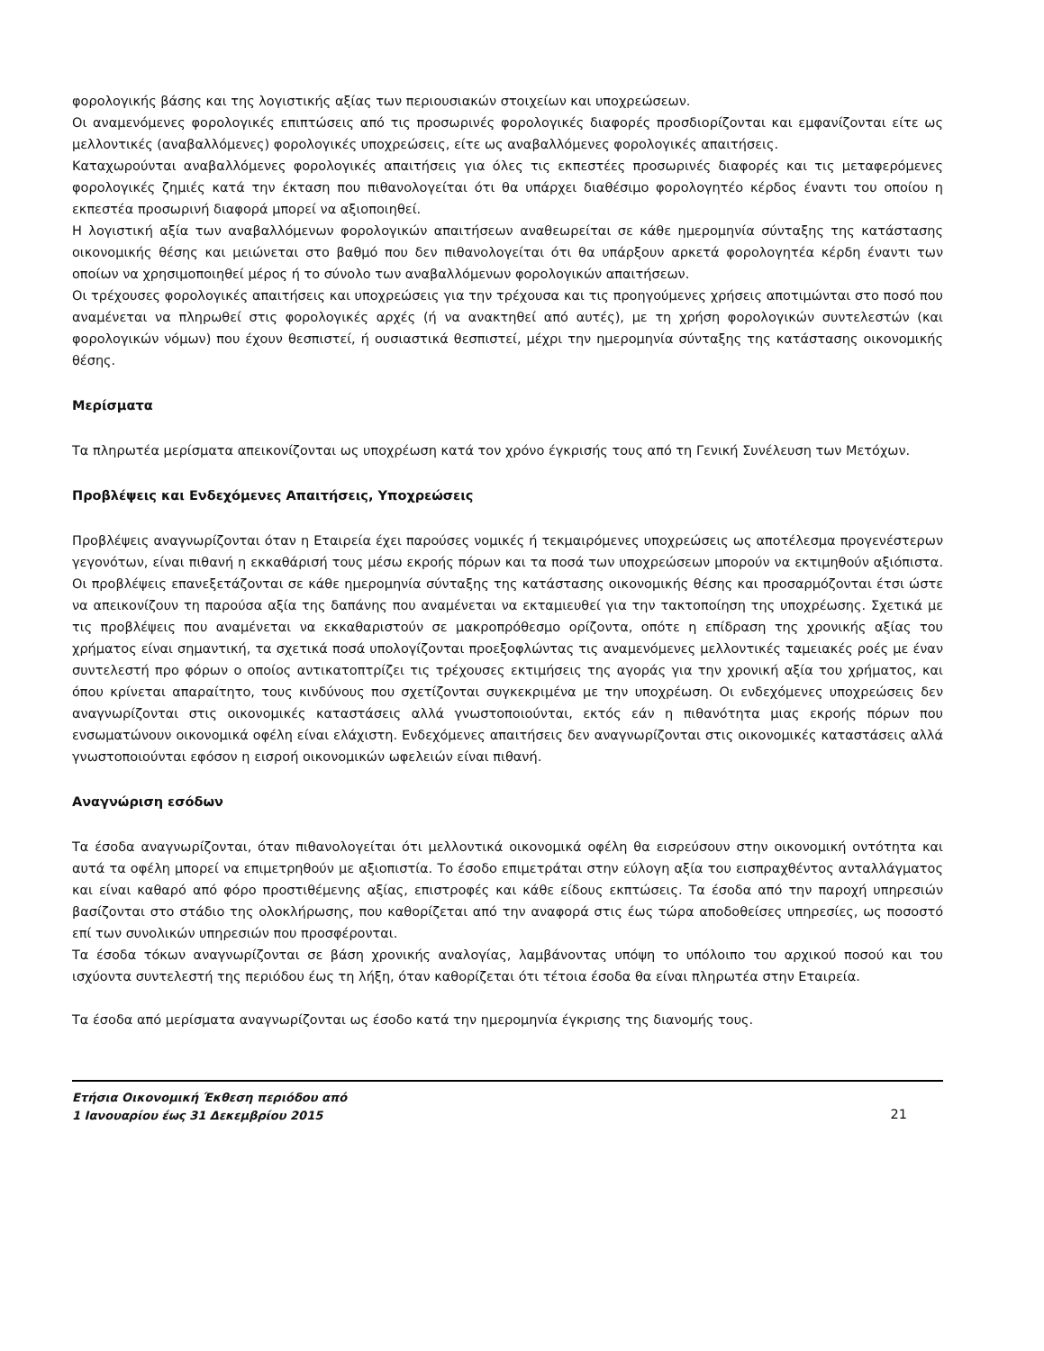φορολογικής βάσης και της λογιστικής αξίας των περιουσιακών στοιχείων και υποχρεώσεων.
Οι αναμενόμενες φορολογικές επιπτώσεις από τις προσωρινές φορολογικές διαφορές προσδιορίζονται και εμφανίζονται είτε ως μελλοντικές (αναβαλλόμενες) φορολογικές υποχρεώσεις, είτε ως αναβαλλόμενες φορολογικές απαιτήσεις.
Καταχωρούνται αναβαλλόμενες φορολογικές απαιτήσεις για όλες τις εκπεστέες προσωρινές διαφορές και τις μεταφερόμενες φορολογικές ζημιές κατά την έκταση που πιθανολογείται ότι θα υπάρχει διαθέσιμο φορολογητέο κέρδος έναντι του οποίου η εκπεστέα προσωρινή διαφορά μπορεί να αξιοποιηθεί.
Η λογιστική αξία των αναβαλλόμενων φορολογικών απαιτήσεων αναθεωρείται σε κάθε ημερομηνία σύνταξης της κατάστασης οικονομικής θέσης και μειώνεται στο βαθμό που δεν πιθανολογείται ότι θα υπάρξουν αρκετά φορολογητέα κέρδη έναντι των οποίων να χρησιμοποιηθεί μέρος ή το σύνολο των αναβαλλόμενων φορολογικών απαιτήσεων.
Οι τρέχουσες φορολογικές απαιτήσεις και υποχρεώσεις για την τρέχουσα και τις προηγούμενες χρήσεις αποτιμώνται στο ποσό που αναμένεται να πληρωθεί στις φορολογικές αρχές (ή να ανακτηθεί από αυτές), με τη χρήση φορολογικών συντελεστών (και φορολογικών νόμων) που έχουν θεσπιστεί, ή ουσιαστικά θεσπιστεί, μέχρι την ημερομηνία σύνταξης της κατάστασης οικονομικής θέσης.
Μερίσματα
Τα πληρωτέα μερίσματα απεικονίζονται ως υποχρέωση κατά τον χρόνο έγκρισής τους από τη Γενική Συνέλευση των Μετόχων.
Προβλέψεις και Ενδεχόμενες Απαιτήσεις, Υποχρεώσεις
Προβλέψεις αναγνωρίζονται όταν η Εταιρεία έχει παρούσες νομικές ή τεκμαιρόμενες υποχρεώσεις ως αποτέλεσμα προγενέστερων γεγονότων, είναι πιθανή η εκκαθάρισή τους μέσω εκροής πόρων και τα ποσά των υποχρεώσεων μπορούν να εκτιμηθούν αξιόπιστα. Οι προβλέψεις επανεξετάζονται σε κάθε ημερομηνία σύνταξης της κατάστασης οικονομικής θέσης και προσαρμόζονται έτσι ώστε να απεικονίζουν τη παρούσα αξία της δαπάνης που αναμένεται να εκταμιευθεί για την τακτοποίηση της υποχρέωσης. Σχετικά με τις προβλέψεις που αναμένεται να εκκαθαριστούν σε μακροπρόθεσμο ορίζοντα, οπότε η επίδραση της χρονικής αξίας του χρήματος είναι σημαντική, τα σχετικά ποσά υπολογίζονται προεξοφλώντας τις αναμενόμενες μελλοντικές ταμειακές ροές με έναν συντελεστή προ φόρων ο οποίος αντικατοπτρίζει τις τρέχουσες εκτιμήσεις της αγοράς για την χρονική αξία του χρήματος, και όπου κρίνεται απαραίτητο, τους κινδύνους που σχετίζονται συγκεκριμένα με την υποχρέωση. Οι ενδεχόμενες υποχρεώσεις δεν αναγνωρίζονται στις οικονομικές καταστάσεις αλλά γνωστοποιούνται, εκτός εάν η πιθανότητα μιας εκροής πόρων που ενσωματώνουν οικονομικά οφέλη είναι ελάχιστη. Ενδεχόμενες απαιτήσεις δεν αναγνωρίζονται στις οικονομικές καταστάσεις αλλά γνωστοποιούνται εφόσον η εισροή οικονομικών ωφελειών είναι πιθανή.
Αναγνώριση εσόδων
Τα έσοδα αναγνωρίζονται, όταν πιθανολογείται ότι μελλοντικά οικονομικά οφέλη θα εισρεύσουν στην οικονομική οντότητα και αυτά τα οφέλη μπορεί να επιμετρηθούν με αξιοπιστία. Το έσοδο επιμετράται στην εύλογη αξία του εισπραχθέντος ανταλλάγματος και είναι καθαρό από φόρο προστιθέμενης αξίας, επιστροφές και κάθε είδους εκπτώσεις. Τα έσοδα από την παροχή υπηρεσιών βασίζονται στο στάδιο της ολοκλήρωσης, που καθορίζεται από την αναφορά στις έως τώρα αποδοθείσες υπηρεσίες, ως ποσοστό επί των συνολικών υπηρεσιών που προσφέρονται.
Τα έσοδα τόκων αναγνωρίζονται σε βάση χρονικής αναλογίας, λαμβάνοντας υπόψη το υπόλοιπο του αρχικού ποσού και του ισχύοντα συντελεστή της περιόδου έως τη λήξη, όταν καθορίζεται ότι τέτοια έσοδα θα είναι πληρωτέα στην Εταιρεία.
Τα έσοδα από μερίσματα αναγνωρίζονται ως έσοδο κατά την ημερομηνία έγκρισης της διανομής τους.
Ετήσια Οικονομική Έκθεση περιόδου από
1 Ιανουαρίου έως 31 Δεκεμβρίου 2015 21